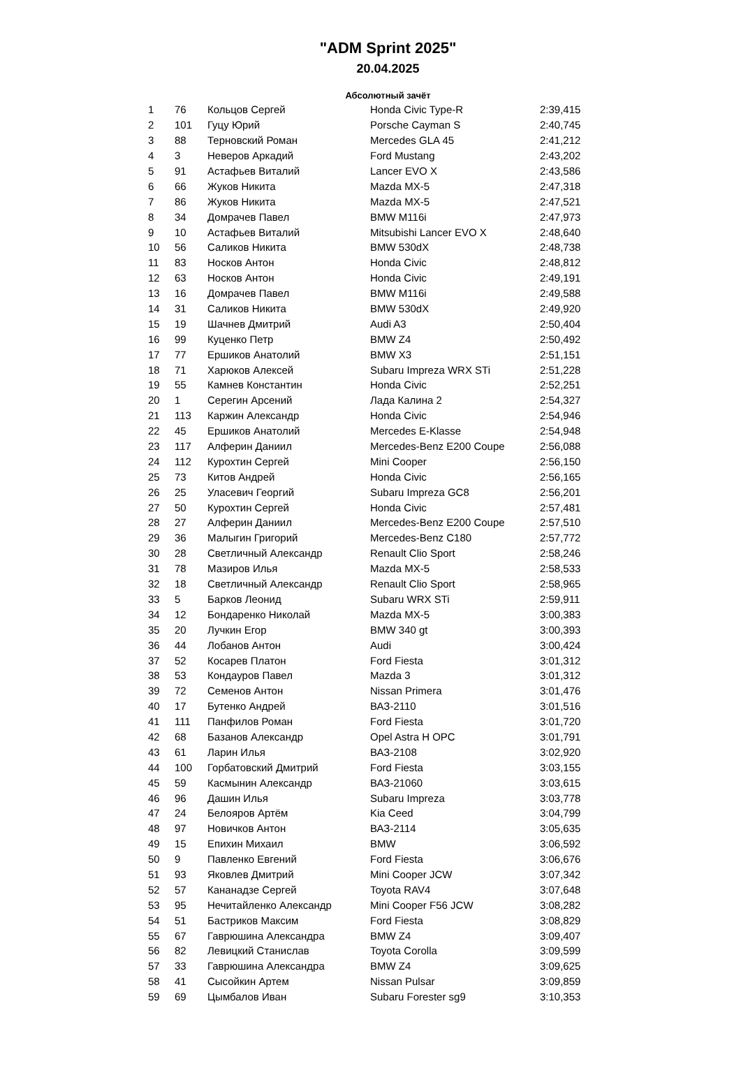"ADM Sprint 2025"
20.04.2025
Абсолютный зачёт
| 1 | 76 | Кольцов Сергей | Honda Civic Type-R | 2:39,415 |
| 2 | 101 | Гуцу Юрий | Porsche Cayman S | 2:40,745 |
| 3 | 88 | Терновский Роман | Mercedes GLA 45 | 2:41,212 |
| 4 | 3 | Неверов Аркадий | Ford Mustang | 2:43,202 |
| 5 | 91 | Астафьев Виталий | Lancer EVO X | 2:43,586 |
| 6 | 66 | Жуков Никита | Mazda MX-5 | 2:47,318 |
| 7 | 86 | Жуков Никита | Mazda MX-5 | 2:47,521 |
| 8 | 34 | Домрачев Павел | BMW M116i | 2:47,973 |
| 9 | 10 | Астафьев Виталий | Mitsubishi Lancer EVO X | 2:48,640 |
| 10 | 56 | Саликов Никита | BMW 530dX | 2:48,738 |
| 11 | 83 | Носков Антон | Honda Civic | 2:48,812 |
| 12 | 63 | Носков Антон | Honda Civic | 2:49,191 |
| 13 | 16 | Домрачев Павел | BMW M116i | 2:49,588 |
| 14 | 31 | Саликов Никита | BMW 530dX | 2:49,920 |
| 15 | 19 | Шачнев Дмитрий | Audi A3 | 2:50,404 |
| 16 | 99 | Куценко Петр | BMW Z4 | 2:50,492 |
| 17 | 77 | Ершиков Анатолий | BMW X3 | 2:51,151 |
| 18 | 71 | Харюков Алексей | Subaru Impreza WRX STi | 2:51,228 |
| 19 | 55 | Камнев Константин | Honda Civic | 2:52,251 |
| 20 | 1 | Серегин Арсений | Лада Калина 2 | 2:54,327 |
| 21 | 113 | Каржин Александр | Honda Civic | 2:54,946 |
| 22 | 45 | Ершиков Анатолий | Mercedes E-Klasse | 2:54,948 |
| 23 | 117 | Алферин Даниил | Mercedes-Benz E200 Coupe | 2:56,088 |
| 24 | 112 | Курохтин Сергей | Mini Cooper | 2:56,150 |
| 25 | 73 | Китов Андрей | Honda Civic | 2:56,165 |
| 26 | 25 | Уласевич Георгий | Subaru Impreza GC8 | 2:56,201 |
| 27 | 50 | Курохтин Сергей | Honda Civic | 2:57,481 |
| 28 | 27 | Алферин Даниил | Mercedes-Benz E200 Coupe | 2:57,510 |
| 29 | 36 | Малыгин Григорий | Mercedes-Benz C180 | 2:57,772 |
| 30 | 28 | Светличный Александр | Renault Clio Sport | 2:58,246 |
| 31 | 78 | Мазиров Илья | Mazda MX-5 | 2:58,533 |
| 32 | 18 | Светличный Александр | Renault Clio Sport | 2:58,965 |
| 33 | 5 | Барков Леонид | Subaru WRX STi | 2:59,911 |
| 34 | 12 | Бондаренко Николай | Mazda MX-5 | 3:00,383 |
| 35 | 20 | Лучкин Егор | BMW 340 gt | 3:00,393 |
| 36 | 44 | Лобанов Антон | Audi | 3:00,424 |
| 37 | 52 | Косарев Платон | Ford Fiesta | 3:01,312 |
| 38 | 53 | Кондауров Павел | Mazda 3 | 3:01,312 |
| 39 | 72 | Семенов Антон | Nissan Primera | 3:01,476 |
| 40 | 17 | Бутенко Андрей | ВАЗ-2110 | 3:01,516 |
| 41 | 111 | Панфилов Роман | Ford Fiesta | 3:01,720 |
| 42 | 68 | Базанов Александр | Opel Astra H OPC | 3:01,791 |
| 43 | 61 | Ларин Илья | ВАЗ-2108 | 3:02,920 |
| 44 | 100 | Горбатовский Дмитрий | Ford Fiesta | 3:03,155 |
| 45 | 59 | Касмынин Александр | ВАЗ-21060 | 3:03,615 |
| 46 | 96 | Дашин Илья | Subaru Impreza | 3:03,778 |
| 47 | 24 | Белояров Артём | Kia Ceed | 3:04,799 |
| 48 | 97 | Новичков Антон | ВАЗ-2114 | 3:05,635 |
| 49 | 15 | Епихин Михаил | BMW | 3:06,592 |
| 50 | 9 | Павленко Евгений | Ford Fiesta | 3:06,676 |
| 51 | 93 | Яковлев Дмитрий | Mini Cooper JCW | 3:07,342 |
| 52 | 57 | Кананадзе Сергей | Toyota RAV4 | 3:07,648 |
| 53 | 95 | Нечитайленко Александр | Mini Cooper F56 JCW | 3:08,282 |
| 54 | 51 | Бастриков Максим | Ford Fiesta | 3:08,829 |
| 55 | 67 | Гаврюшина Александра | BMW Z4 | 3:09,407 |
| 56 | 82 | Левицкий Станислав | Toyota Corolla | 3:09,599 |
| 57 | 33 | Гаврюшина Александра | BMW Z4 | 3:09,625 |
| 58 | 41 | Сысойкин Артем | Nissan Pulsar | 3:09,859 |
| 59 | 69 | Цымбалов Иван | Subaru Forester sg9 | 3:10,353 |